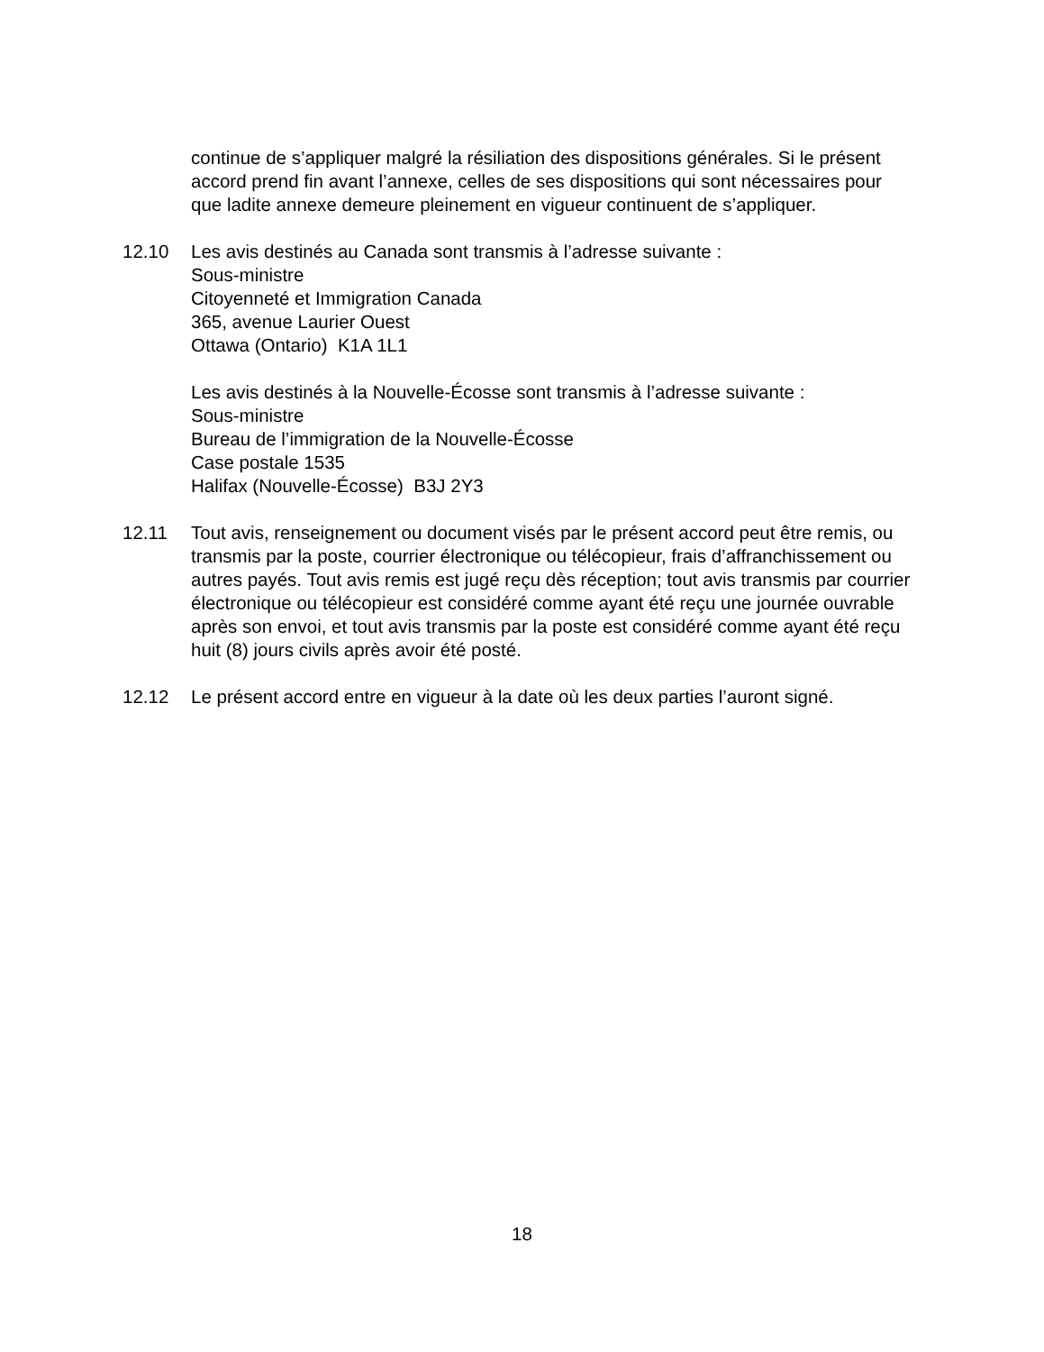continue de s’appliquer malgré la résiliation des dispositions générales. Si le présent accord prend fin avant l’annexe, celles de ses dispositions qui sont nécessaires pour que ladite annexe demeure pleinement en vigueur continuent de s’appliquer.
12.10 Les avis destinés au Canada sont transmis à l’adresse suivante :
Sous-ministre
Citoyenneté et Immigration Canada
365, avenue Laurier Ouest
Ottawa (Ontario) K1A 1L1
Les avis destinés à la Nouvelle-Écosse sont transmis à l’adresse suivante :
Sous-ministre
Bureau de l’immigration de la Nouvelle-Écosse
Case postale 1535
Halifax (Nouvelle-Écosse) B3J 2Y3
12.11 Tout avis, renseignement ou document visés par le présent accord peut être remis, ou transmis par la poste, courrier électronique ou télécopieur, frais d’affranchissement ou autres payés. Tout avis remis est jugé reçu dès réception; tout avis transmis par courrier électronique ou télécopieur est considéré comme ayant été reçu une journée ouvrable après son envoi, et tout avis transmis par la poste est considéré comme ayant été reçu huit (8) jours civils après avoir été posté.
12.12 Le présent accord entre en vigueur à la date où les deux parties l’auront signé.
18